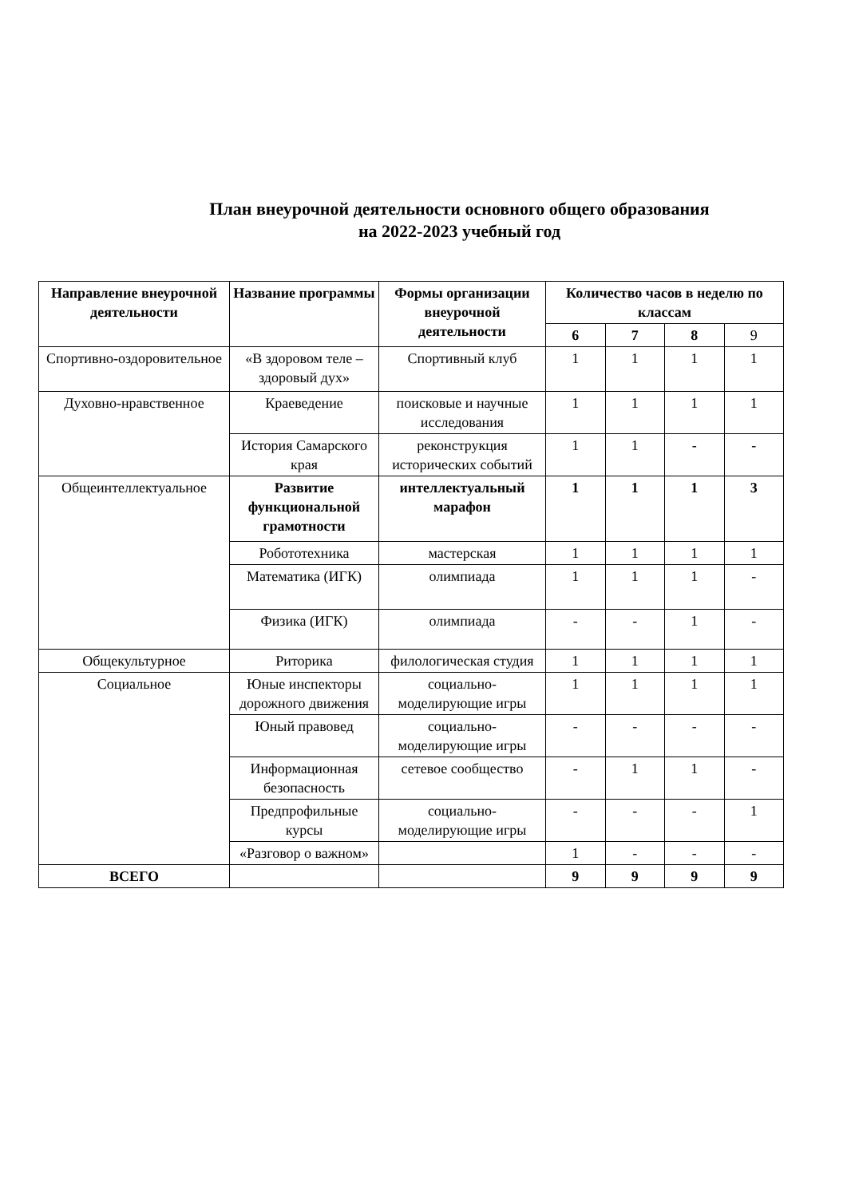План внеурочной деятельности основного общего образования
на 2022-2023 учебный год
| Направление внеурочной деятельности | Название программы | Формы организации внеурочной деятельности | Количество часов в неделю по классам | | | |
| --- | --- | --- | --- | --- | --- | --- |
| | | | 6 | 7 | 8 | 9 |
| Спортивно-оздоровительное | «В здоровом теле – здоровый дух» | Спортивный клуб | 1 | 1 | 1 | 1 |
| Духовно-нравственное | Краеведение | поисковые и научные исследования | 1 | 1 | 1 | 1 |
| | История Самарского края | реконструкция исторических событий | 1 | 1 | - | - |
| Общеинтеллектуальное | Развитие функциональной грамотности | интеллектуальный марафон | 1 | 1 | 1 | 3 |
| | Робототехника | мастерская | 1 | 1 | 1 | 1 |
| | Математика (ИГК) | олимпиада | 1 | 1 | 1 | - |
| | Физика (ИГК) | олимпиада | - | - | 1 | - |
| Общекультурное | Риторика | филологическая студия | 1 | 1 | 1 | 1 |
| Социальное | Юные инспекторы дорожного движения | социально-моделирующие игры | 1 | 1 | 1 | 1 |
| | Юный правовед | социально-моделирующие игры | - | - | - | - |
| | Информационная безопасность | сетевое сообщество | - | 1 | 1 | - |
| | Предпрофильные курсы | социально-моделирующие игры | - | - | - | 1 |
| | «Разговор о важном» | | 1 | - | - | - |
| ВСЕГО | | | 9 | 9 | 9 | 9 |